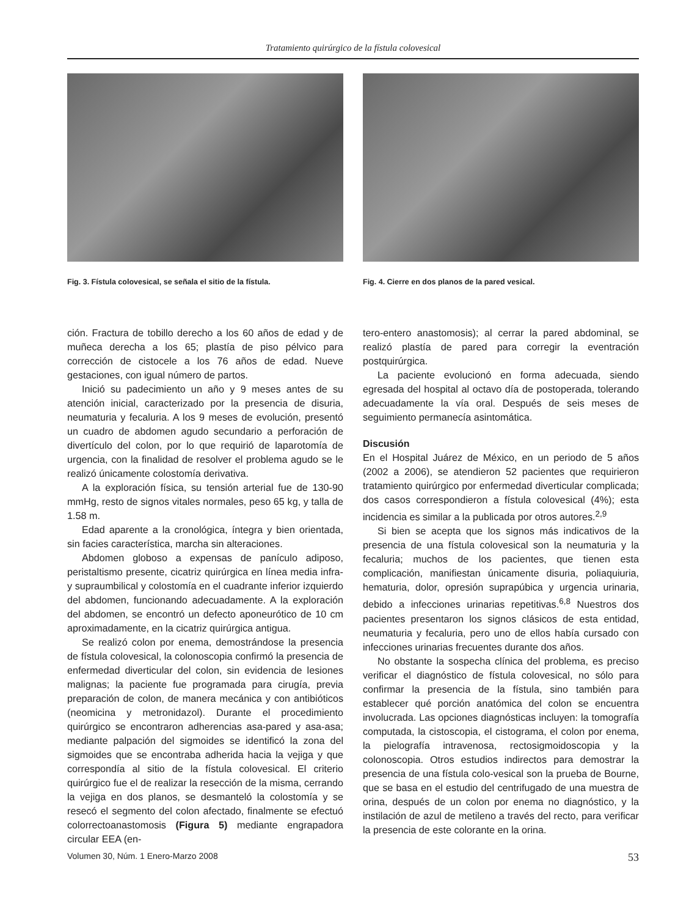Tratamiento quirúrgico de la fístula colovesical
Fig. 3. Fístula colovesical, se señala el sitio de la fístula.
Fig. 4. Cierre en dos planos de la pared vesical.
ción. Fractura de tobillo derecho a los 60 años de edad y de muñeca derecha a los 65; plastía de piso pélvico para corrección de cistocele a los 76 años de edad. Nueve gestaciones, con igual número de partos.
Inició su padecimiento un año y 9 meses antes de su atención inicial, caracterizado por la presencia de disuria, neumaturia y fecaluria. A los 9 meses de evolución, presentó un cuadro de abdomen agudo secundario a perforación de divertículo del colon, por lo que requirió de laparotomía de urgencia, con la finalidad de resolver el problema agudo se le realizó únicamente colostomía derivativa.
A la exploración física, su tensión arterial fue de 130-90 mmHg, resto de signos vitales normales, peso 65 kg, y talla de 1.58 m.
Edad aparente a la cronológica, íntegra y bien orientada, sin facies característica, marcha sin alteraciones.
Abdomen globoso a expensas de panículo adiposo, peristaltismo presente, cicatriz quirúrgica en línea media infra- y supraumbilical y colostomía en el cuadrante inferior izquierdo del abdomen, funcionando adecuadamente. A la exploración del abdomen, se encontró un defecto aponeurótico de 10 cm aproximadamente, en la cicatriz quirúrgica antigua.
Se realizó colon por enema, demostrándose la presencia de fístula colovesical, la colonoscopia confirmó la presencia de enfermedad diverticular del colon, sin evidencia de lesiones malignas; la paciente fue programada para cirugía, previa preparación de colon, de manera mecánica y con antibióticos (neomicina y metronidazol). Durante el procedimiento quirúrgico se encontraron adherencias asa-pared y asa-asa; mediante palpación del sigmoides se identificó la zona del sigmoides que se encontraba adherida hacia la vejiga y que correspondía al sitio de la fístula colovesical. El criterio quirúrgico fue el de realizar la resección de la misma, cerrando la vejiga en dos planos, se desmanteló la colostomía y se resecó el segmento del colon afectado, finalmente se efectuó colorrectoanastomosis (Figura 5) mediante engrapadora circular EEA (en-
tero-entero anastomosis); al cerrar la pared abdominal, se realizó plastía de pared para corregir la eventración postquirúrgica.
La paciente evolucionó en forma adecuada, siendo egresada del hospital al octavo día de postoperada, tolerando adecuadamente la vía oral. Después de seis meses de seguimiento permanecía asintomática.
Discusión
En el Hospital Juárez de México, en un periodo de 5 años (2002 a 2006), se atendieron 52 pacientes que requirieron tratamiento quirúrgico por enfermedad diverticular complicada; dos casos correspondieron a fístula colovesical (4%); esta incidencia es similar a la publicada por otros autores.<sup>2,9</sup>
Si bien se acepta que los signos más indicativos de la presencia de una fístula colovesical son la neumaturia y la fecaluria; muchos de los pacientes, que tienen esta complicación, manifiestan únicamente disuria, poliaquiuria, hematuria, dolor, opresión suprapúbica y urgencia urinaria, debido a infecciones urinarias repetitivas.<sup>6,8</sup> Nuestros dos pacientes presentaron los signos clásicos de esta entidad, neumaturia y fecaluria, pero uno de ellos había cursado con infecciones urinarias frecuentes durante dos años.
No obstante la sospecha clínica del problema, es preciso verificar el diagnóstico de fístula colovesical, no sólo para confirmar la presencia de la fístula, sino también para establecer qué porción anatómica del colon se encuentra involucrada. Las opciones diagnósticas incluyen: la tomografía computada, la cistoscopia, el cistograma, el colon por enema, la pielografía intravenosa, rectosigmoidoscopia y la colonoscopia. Otros estudios indirectos para demostrar la presencia de una fístula colo-vesical son la prueba de Bourne, que se basa en el estudio del centrifugado de una muestra de orina, después de un colon por enema no diagnóstico, y la instilación de azul de metileno a través del recto, para verificar la presencia de este colorante en la orina.
Volumen 30, Núm. 1 Enero-Marzo 2008 53